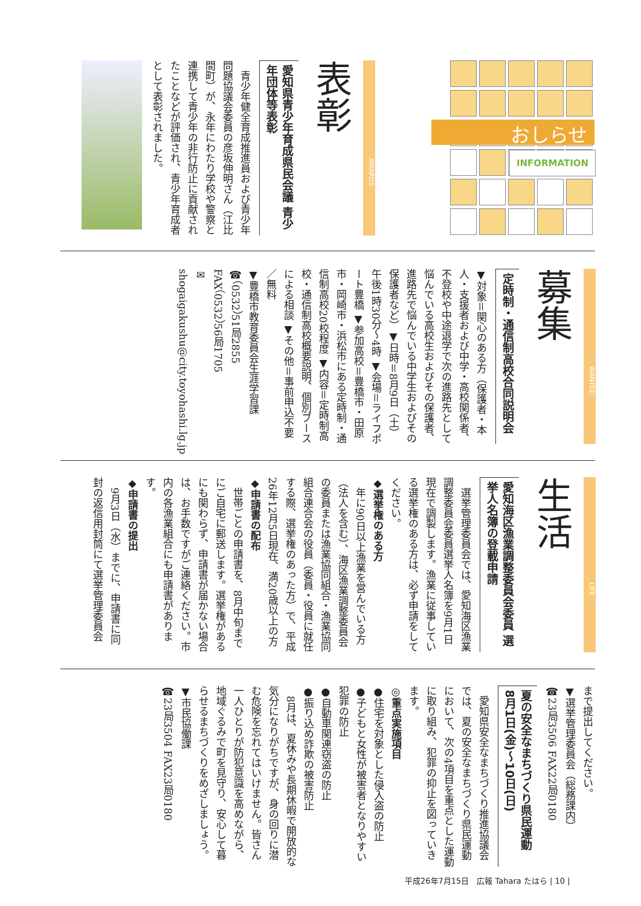おしらせ
INFORMATION
AWARDS
表彰
愛知県青少年育成県民会議 青少年団体等表彰
　青少年健全育成推進員および青少年問題協議会委員の彦坂伸明さん（江比間町）が、永年にわたり学校や警察と連携して青少年の非行防止に貢献されたことなどが評価され、青少年育成者として表彰されました。
WANTED
募集
定時制・通信制高校合同説明会
▼対象＝関心のある方（保護者・本人・支援者および中学・高校関係者、不登校や中途退学で次の進路先として悩んでいる高校生およびその保護者、進路先で悩んでいる中学生およびその保護者など）▼日時＝8月9日（土）午後1時30分～4時 ▼会場＝ライフポート豊橋 ▼参加高校＝豊橋市・田原市・岡崎市・浜松市にある定時制・通信制高校20校程度 ▼内容＝定時制高校・通信制高校概要説明、個別ブースによる相談 ▼その他＝事前申込不要／無料
▼豊橋市教育委員会生涯学習課
☎（0532）51局2855
FAX（0532）56局1705
✉ shogaigakushu@city.toyohashi.lg.jp
LIFE
生活
愛知海区漁業調整委員会委員 選挙人名簿の登載申請
　選挙管理委員会では、愛知海区漁業調整委員会委員選挙人名簿を9月1日現在で調製します。漁業に従事している選挙権のある方は、必ず申請をしてください。
◆選挙権のある方
　年に90日以上漁業を営んでいる方（法人を含む）、海区漁業調整委員会の委員または漁業協同組合・漁業協同組合連合会の役員（委員・役員に就任する際、選挙権のあった方）で、平成26年12月5日現在、満20歳以上の方
◆申請書の配布
　世帯ごとの申請書を、8月中旬までにご自宅に郵送します。選挙権があるにも関わらず、申請書が届かない場合は、お手数ですがご連絡ください。市内の各漁業組合にも申請書があります。
◆申請書の提出
　9月3日（水）までに、申請書に同封の返信用封筒にて選挙管理委員会
まで提出してください。
▼選挙管理委員会（総務課内）
☎23局3506 FAX22局0180
夏の安全なまちづくり県民運動
8月1日(金)～10日(日)
　愛知県安全なまちづくり推進協議会では、夏の安全なまちづくり県民運動において、次の4項目を重点とした運動に取り組み、犯罪の抑止を図っていきます。
◎重点実施項目
●住宅を対象とした侵入盗の防止
●子どもと女性が被害者となりやすい犯罪の防止
●自動車関連窃盗の防止
●振り込め詐欺の被害防止
　8月は、夏休みや長期休暇で開放的な気分になりがちですが、身の回りに潜む危険を忘れてはいけません。皆さん一人ひとりが防犯意識を高めながら、地域ぐるみで町を見守り、安心して暮らせるまちづくりをめざしましょう。
▼市民協働課
☎23局3504 FAX23局0180
平成26年7月15日　広報 Tahara たはら | 10 |